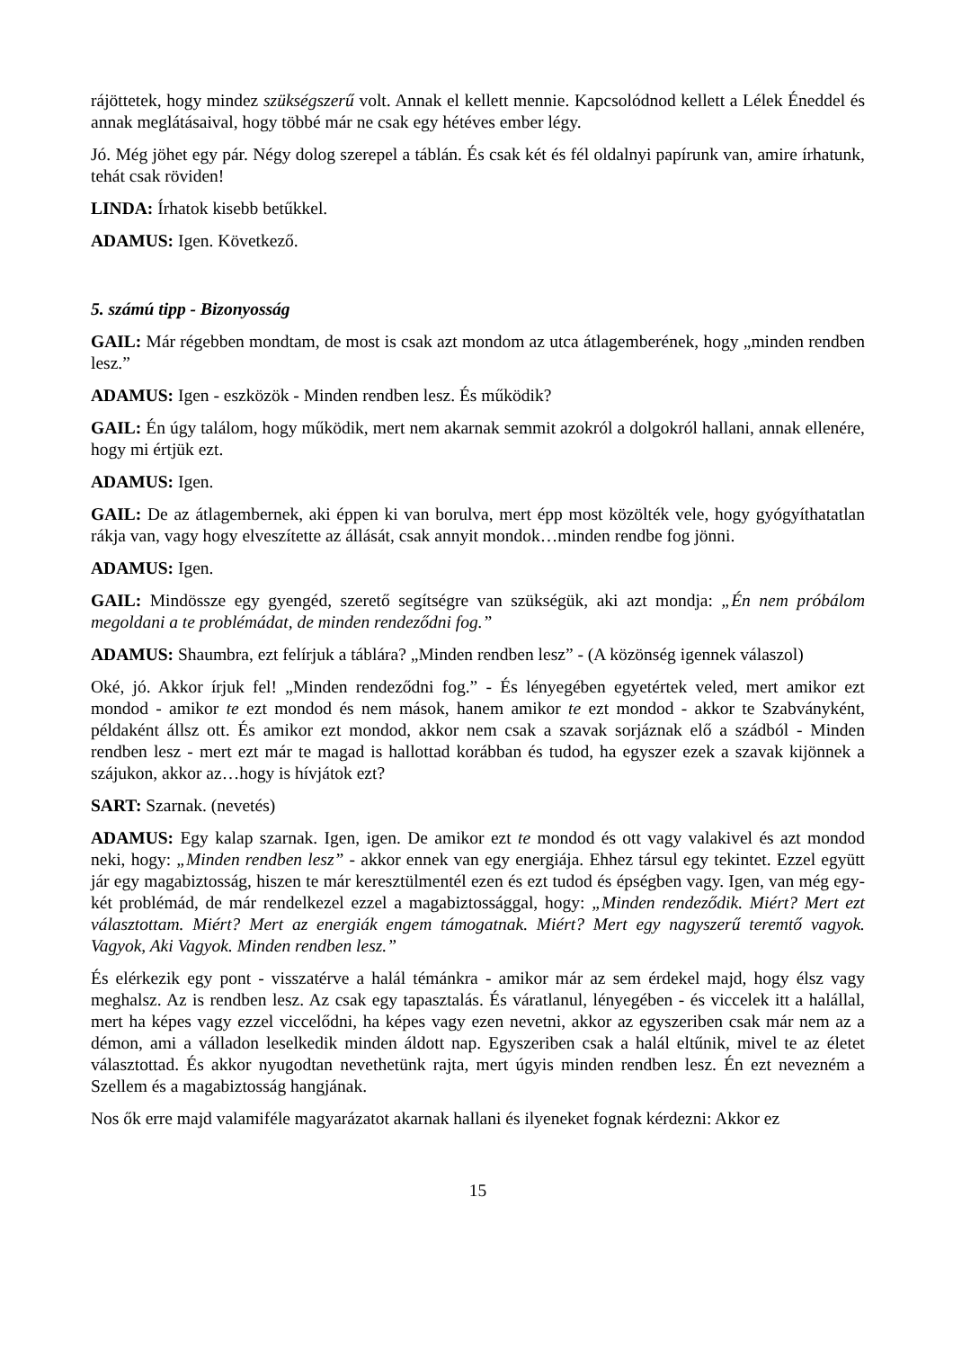rájöttetek, hogy mindez szükségszerű volt. Annak el kellett mennie. Kapcsolódnod kellett a Lélek Éneddel és annak meglátásaival, hogy többé már ne csak egy hétéves ember légy.
Jó. Még jöhet egy pár. Négy dolog szerepel a táblán. És csak két és fél oldalnyi papírunk van, amire írhatunk, tehát csak röviden!
LINDA: Írhatok kisebb betűkkel.
ADAMUS: Igen. Következő.
5. számú tipp - Bizonyosság
GAIL: Már régebben mondtam, de most is csak azt mondom az utca átlagemberének, hogy „minden rendben lesz.”
ADAMUS: Igen - eszközök - Minden rendben lesz. És működik?
GAIL: Én úgy találom, hogy működik, mert nem akarnak semmit azokról a dolgokról hallani, annak ellenére, hogy mi értjük ezt.
ADAMUS: Igen.
GAIL: De az átlagembernek, aki éppen ki van borulva, mert épp most közölték vele, hogy gyógyíthatatlan rákja van, vagy hogy elveszítette az állását, csak annyit mondok…minden rendbe fog jönni.
ADAMUS: Igen.
GAIL: Mindössze egy gyengéd, szerető segítségre van szükségük, aki azt mondja: „Én nem próbálom megoldani a te problémádat, de minden rendeződni fog.”
ADAMUS: Shaumbra, ezt felírjuk a táblára? „Minden rendben lesz” - (A közönség igennek válaszol)
Oké, jó. Akkor írjuk fel! „Minden rendeződni fog.” - És lényegében egyetértek veled, mert amikor ezt mondod - amikor te ezt mondod és nem mások, hanem amikor te ezt mondod - akkor te Szabványként, példaként állsz ott. És amikor ezt mondod, akkor nem csak a szavak sorjáznak elő a szádból - Minden rendben lesz - mert ezt már te magad is hallottad korábban és tudod, ha egyszer ezek a szavak kijönnek a szájukon, akkor az…hogy is hívjátok ezt?
SART: Szarnak. (nevetés)
ADAMUS: Egy kalap szarnak. Igen, igen. De amikor ezt te mondod és ott vagy valakivel és azt mondod neki, hogy: „Minden rendben lesz” - akkor ennek van egy energiája. Ehhez társul egy tekintet. Ezzel együtt jár egy magabiztosság, hiszen te már keresztülmentél ezen és ezt tudod és épségben vagy. Igen, van még egy-két problémád, de már rendelkezel ezzel a magabiztossággal, hogy: „Minden rendeződik. Miért? Mert ezt választottam. Miért? Mert az energiák engem támogatnak. Miért? Mert egy nagyszerű teremtő vagyok. Vagyok, Aki Vagyok. Minden rendben lesz.”
És elérkezik egy pont - visszatérve a halál témánkra - amikor már az sem érdekel majd, hogy élsz vagy meghalsz. Az is rendben lesz. Az csak egy tapasztalás. És váratlanul, lényegében - és viccelek itt a halállal, mert ha képes vagy ezzel viccelődni, ha képes vagy ezen nevetni, akkor az egyszeriben csak már nem az a démon, ami a válladon leselkedik minden áldott nap. Egyszeriben csak a halál eltűnik, mivel te az életet választottad. És akkor nyugodtan nevethetünk rajta, mert úgyis minden rendben lesz. Én ezt nevezném a Szellem és a magabiztosság hangjának.
Nos ők erre majd valamiféle magyarázatot akarnak hallani és ilyeneket fognak kérdezni: Akkor ez
15